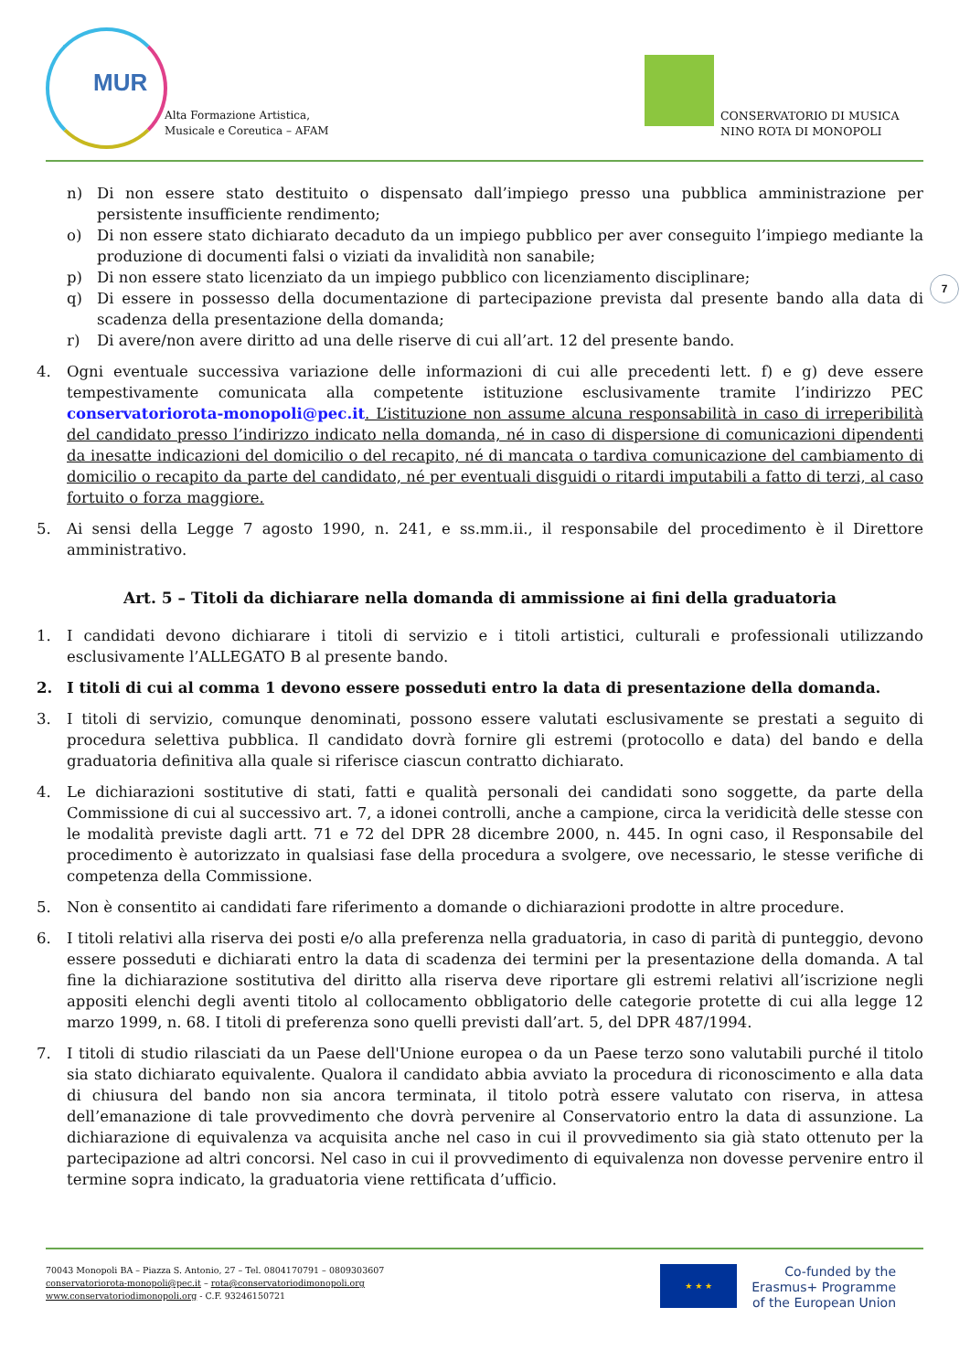MUR
Alta Formazione Artistica,
Musicale e Coreutica – AFAM
CONSERVATORIO DI MUSICA
NINO ROTA DI MONOPOLI
7
n) Di non essere stato destituito o dispensato dall’impiego presso una pubblica amministrazione per persistente insufficiente rendimento;
o) Di non essere stato dichiarato decaduto da un impiego pubblico per aver conseguito l’impiego mediante la produzione di documenti falsi o viziati da invalidità non sanabile;
p) Di non essere stato licenziato da un impiego pubblico con licenziamento disciplinare;
q) Di essere in possesso della documentazione di partecipazione prevista dal presente bando alla data di scadenza della presentazione della domanda;
r) Di avere/non avere diritto ad una delle riserve di cui all’art. 12 del presente bando.
4. Ogni eventuale successiva variazione delle informazioni di cui alle precedenti lett. f) e g) deve essere tempestivamente comunicata alla competente istituzione esclusivamente tramite l’indirizzo PEC conservatoriorota-monopoli@pec.it. L’istituzione non assume alcuna responsabilità in caso di irreperibilità del candidato presso l’indirizzo indicato nella domanda, né in caso di dispersione di comunicazioni dipendenti da inesatte indicazioni del domicilio o del recapito, né di mancata o tardiva comunicazione del cambiamento di domicilio o recapito da parte del candidato, né per eventuali disguidi o ritardi imputabili a fatto di terzi, al caso fortuito o forza maggiore.
5. Ai sensi della Legge 7 agosto 1990, n. 241, e ss.mm.ii., il responsabile del procedimento è il Direttore amministrativo.
Art. 5 – Titoli da dichiarare nella domanda di ammissione ai fini della graduatoria
1. I candidati devono dichiarare i titoli di servizio e i titoli artistici, culturali e professionali utilizzando esclusivamente l’ALLEGATO B al presente bando.
2. I titoli di cui al comma 1 devono essere posseduti entro la data di presentazione della domanda.
3. I titoli di servizio, comunque denominati, possono essere valutati esclusivamente se prestati a seguito di procedura selettiva pubblica. Il candidato dovrà fornire gli estremi (protocollo e data) del bando e della graduatoria definitiva alla quale si riferisce ciascun contratto dichiarato.
4. Le dichiarazioni sostitutive di stati, fatti e qualità personali dei candidati sono soggette, da parte della Commissione di cui al successivo art. 7, a idonei controlli, anche a campione, circa la veridicità delle stesse con le modalità previste dagli artt. 71 e 72 del DPR 28 dicembre 2000, n. 445. In ogni caso, il Responsabile del procedimento è autorizzato in qualsiasi fase della procedura a svolgere, ove necessario, le stesse verifiche di competenza della Commissione.
5. Non è consentito ai candidati fare riferimento a domande o dichiarazioni prodotte in altre procedure.
6. I titoli relativi alla riserva dei posti e/o alla preferenza nella graduatoria, in caso di parità di punteggio, devono essere posseduti e dichiarati entro la data di scadenza dei termini per la presentazione della domanda. A tal fine la dichiarazione sostitutiva del diritto alla riserva deve riportare gli estremi relativi all’iscrizione negli appositi elenchi degli aventi titolo al collocamento obbligatorio delle categorie protette di cui alla legge 12 marzo 1999, n. 68. I titoli di preferenza sono quelli previsti dall’art. 5, del DPR 487/1994.
7. I titoli di studio rilasciati da un Paese dell'Unione europea o da un Paese terzo sono valutabili purché il titolo sia stato dichiarato equivalente. Qualora il candidato abbia avviato la procedura di riconoscimento e alla data di chiusura del bando non sia ancora terminata, il titolo potrà essere valutato con riserva, in attesa dell’emanazione di tale provvedimento che dovrà pervenire al Conservatorio entro la data di assunzione. La dichiarazione di equivalenza va acquisita anche nel caso in cui il provvedimento sia già stato ottenuto per la partecipazione ad altri concorsi. Nel caso in cui il provvedimento di equivalenza non dovesse pervenire entro il termine sopra indicato, la graduatoria viene rettificata d’ufficio.
70043 Monopoli BA – Piazza S. Antonio, 27 – Tel. 0804170791 – 0809303607
conservatoriorota-monopoli@pec.it – rota@conservatoriodimonopoli.org
www.conservatoriodimonopoli.org - C.F. 93246150721
★ ★ ★
Co-funded by the
Erasmus+ Programme
of the European Union